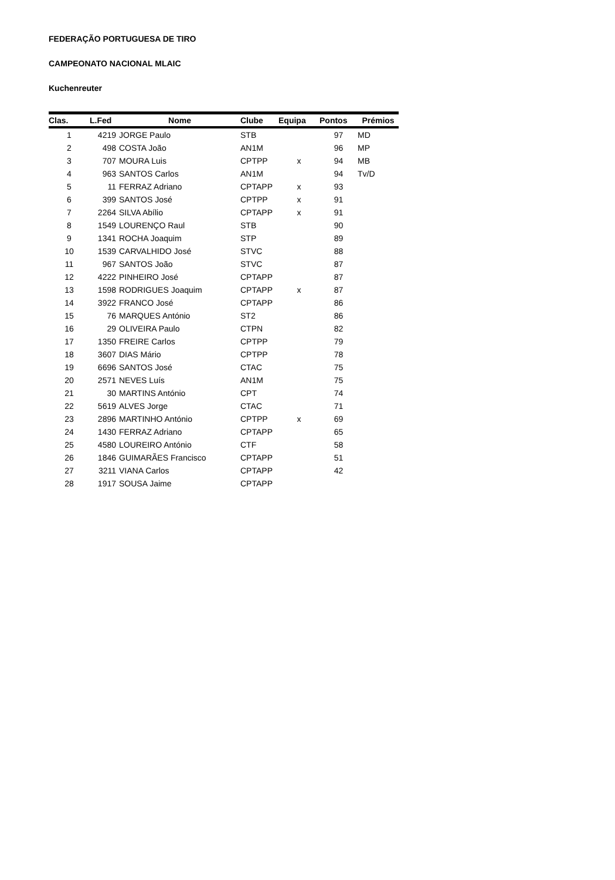FEDERAÇÃO PORTUGUESA DE TIRO
CAMPEONATO NACIONAL MLAIC
Kuchenreuter
| Clas. | L.Fed | Nome | Clube | Equipa | Pontos | Prémios |
| --- | --- | --- | --- | --- | --- | --- |
| 1 | 4219 | JORGE Paulo | STB | | 97 | MD |
| 2 | 498 | COSTA João | AN1M | | 96 | MP |
| 3 | 707 | MOURA Luis | CPTPP | x | 94 | MB |
| 4 | 963 | SANTOS Carlos | AN1M | | 94 | Tv/D |
| 5 | 11 | FERRAZ Adriano | CPTAPP | x | 93 | |
| 6 | 399 | SANTOS José | CPTPP | x | 91 | |
| 7 | 2264 | SILVA Abílio | CPTAPP | x | 91 | |
| 8 | 1549 | LOURENÇO Raul | STB | | 90 | |
| 9 | 1341 | ROCHA Joaquim | STP | | 89 | |
| 10 | 1539 | CARVALHIDO José | STVC | | 88 | |
| 11 | 967 | SANTOS João | STVC | | 87 | |
| 12 | 4222 | PINHEIRO José | CPTAPP | | 87 | |
| 13 | 1598 | RODRIGUES Joaquim | CPTAPP | x | 87 | |
| 14 | 3922 | FRANCO José | CPTAPP | | 86 | |
| 15 | 76 | MARQUES António | ST2 | | 86 | |
| 16 | 29 | OLIVEIRA Paulo | CTPN | | 82 | |
| 17 | 1350 | FREIRE Carlos | CPTPP | | 79 | |
| 18 | 3607 | DIAS Mário | CPTPP | | 78 | |
| 19 | 6696 | SANTOS José | CTAC | | 75 | |
| 20 | 2571 | NEVES Luís | AN1M | | 75 | |
| 21 | 30 | MARTINS António | CPT | | 74 | |
| 22 | 5619 | ALVES Jorge | CTAC | | 71 | |
| 23 | 2896 | MARTINHO António | CPTPP | x | 69 | |
| 24 | 1430 | FERRAZ Adriano | CPTAPP | | 65 | |
| 25 | 4580 | LOUREIRO António | CTF | | 58 | |
| 26 | 1846 | GUIMARÃES Francisco | CPTAPP | | 51 | |
| 27 | 3211 | VIANA Carlos | CPTAPP | | 42 | |
| 28 | 1917 | SOUSA Jaime | CPTAPP | | | |